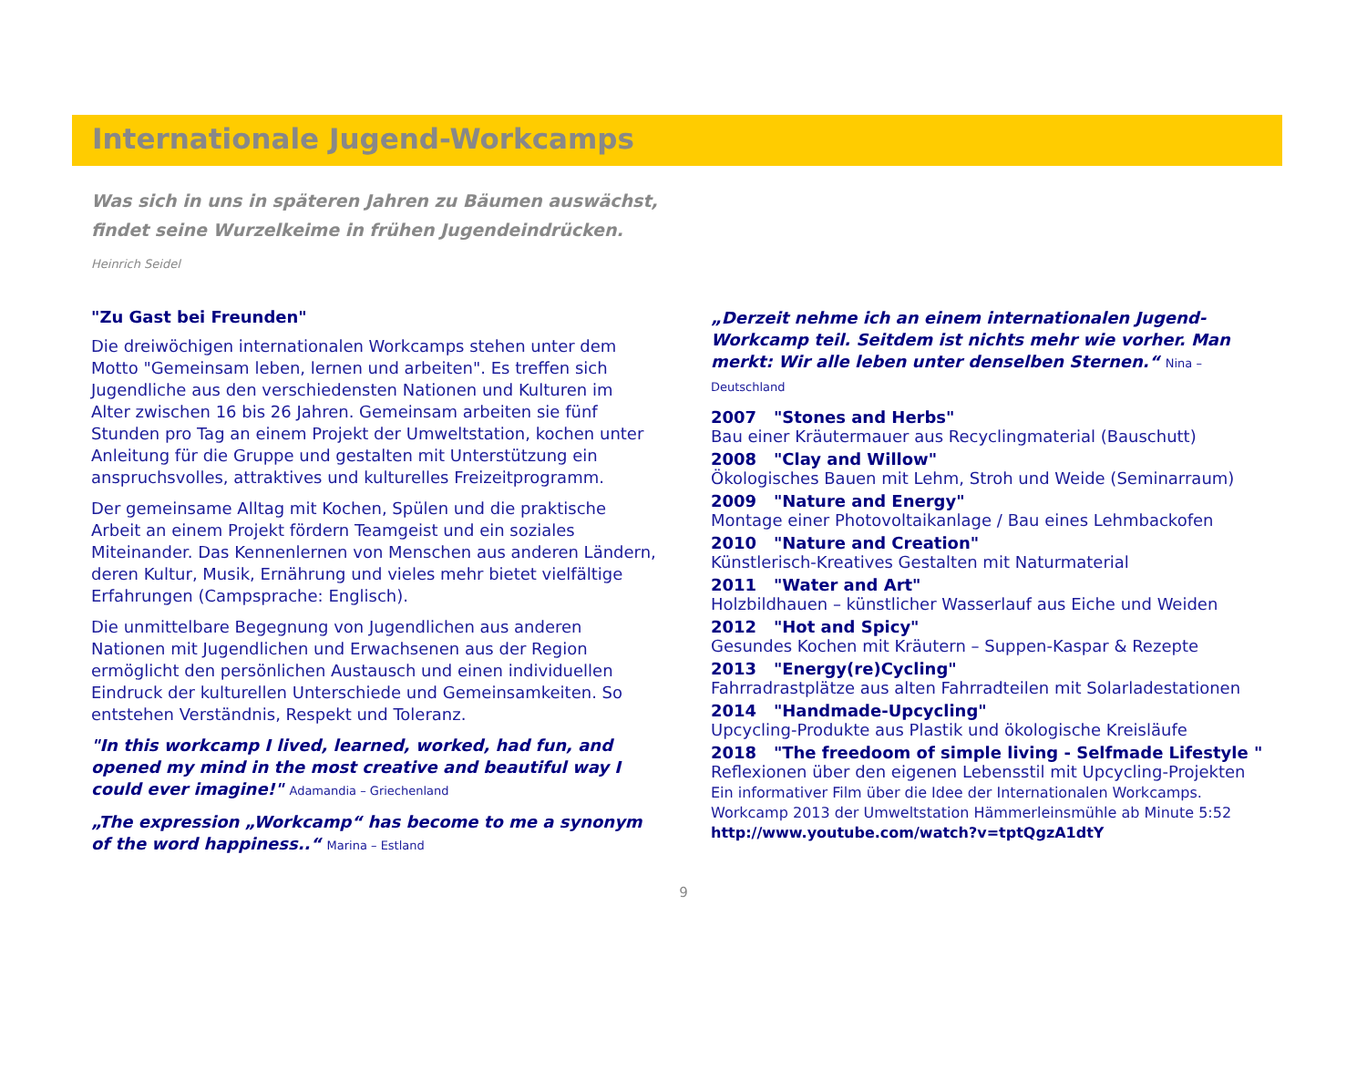Internationale Jugend-Workcamps
Was sich in uns in späteren Jahren zu Bäumen auswächst,
findet seine Wurzelkeime in frühen Jugendeindrücken.
Heinrich Seidel
"Zu Gast bei Freunden"
Die dreiwöchigen internationalen Workcamps stehen unter dem Motto "Gemeinsam leben, lernen und arbeiten". Es treffen sich Jugendliche aus den verschiedensten Nationen und Kulturen im Alter zwischen 16 bis 26 Jahren. Gemeinsam arbeiten sie fünf Stunden pro Tag an einem Projekt der Umweltstation, kochen unter Anleitung für die Gruppe und gestalten mit Unterstützung ein anspruchsvolles, attraktives und kulturelles Freizeitprogramm.
Der gemeinsame Alltag mit Kochen, Spülen und die praktische Arbeit an einem Projekt fördern Teamgeist und ein soziales Miteinander. Das Kennenlernen von Menschen aus anderen Ländern, deren Kultur, Musik, Ernährung und vieles mehr bietet vielfältige Erfahrungen (Campsprache: Englisch).
Die unmittelbare Begegnung von Jugendlichen aus anderen Nationen mit Jugendlichen und Erwachsenen aus der Region ermöglicht den persönlichen Austausch und einen individuellen Eindruck der kulturellen Unterschiede und Gemeinsamkeiten. So entstehen Verständnis, Respekt und Toleranz.
"In this workcamp I lived, learned, worked, had fun, and opened my mind in the most creative and beautiful way I could ever imagine!" Adamandia – Griechenland
„The expression „Workcamp“ has become to me a synonym of the word happiness..“ Marina – Estland
„Derzeit nehme ich an einem internationalen Jugend-Workcamp teil. Seitdem ist nichts mehr wie vorher. Man merkt: Wir alle leben unter denselben Sternen.“ Nina – Deutschland
2007 "Stones and Herbs"
Bau einer Kräutermauer aus Recyclingmaterial (Bauschutt)
2008 "Clay and Willow"
Ökologisches Bauen mit Lehm, Stroh und Weide (Seminarraum)
2009 "Nature and Energy"
Montage einer Photovoltaikanlage / Bau eines Lehmbackofen
2010 "Nature and Creation"
Künstlerisch-Kreatives Gestalten mit Naturmaterial
2011 "Water and Art"
Holzbildhauen – künstlicher Wasserlauf aus Eiche und Weiden
2012 "Hot and Spicy"
Gesundes Kochen mit Kräutern – Suppen-Kaspar & Rezepte
2013 "Energy(re)Cycling"
Fahrradrastplätze aus alten Fahrradteilen mit Solarladestationen
2014 "Handmade-Upcycling"
Upcycling-Produkte aus Plastik und ökologische Kreisläufe
2018 "The freedoom of simple living - Selfmade Lifestyle "
Reflexionen über den eigenen Lebensstil mit Upcycling-Projekten
Ein informativer Film über die Idee der Internationalen Workcamps.
Workcamp 2013 der Umweltstation Hämmerleinsmühle ab Minute 5:52
http://www.youtube.com/watch?v=tptQgzA1dtY
9